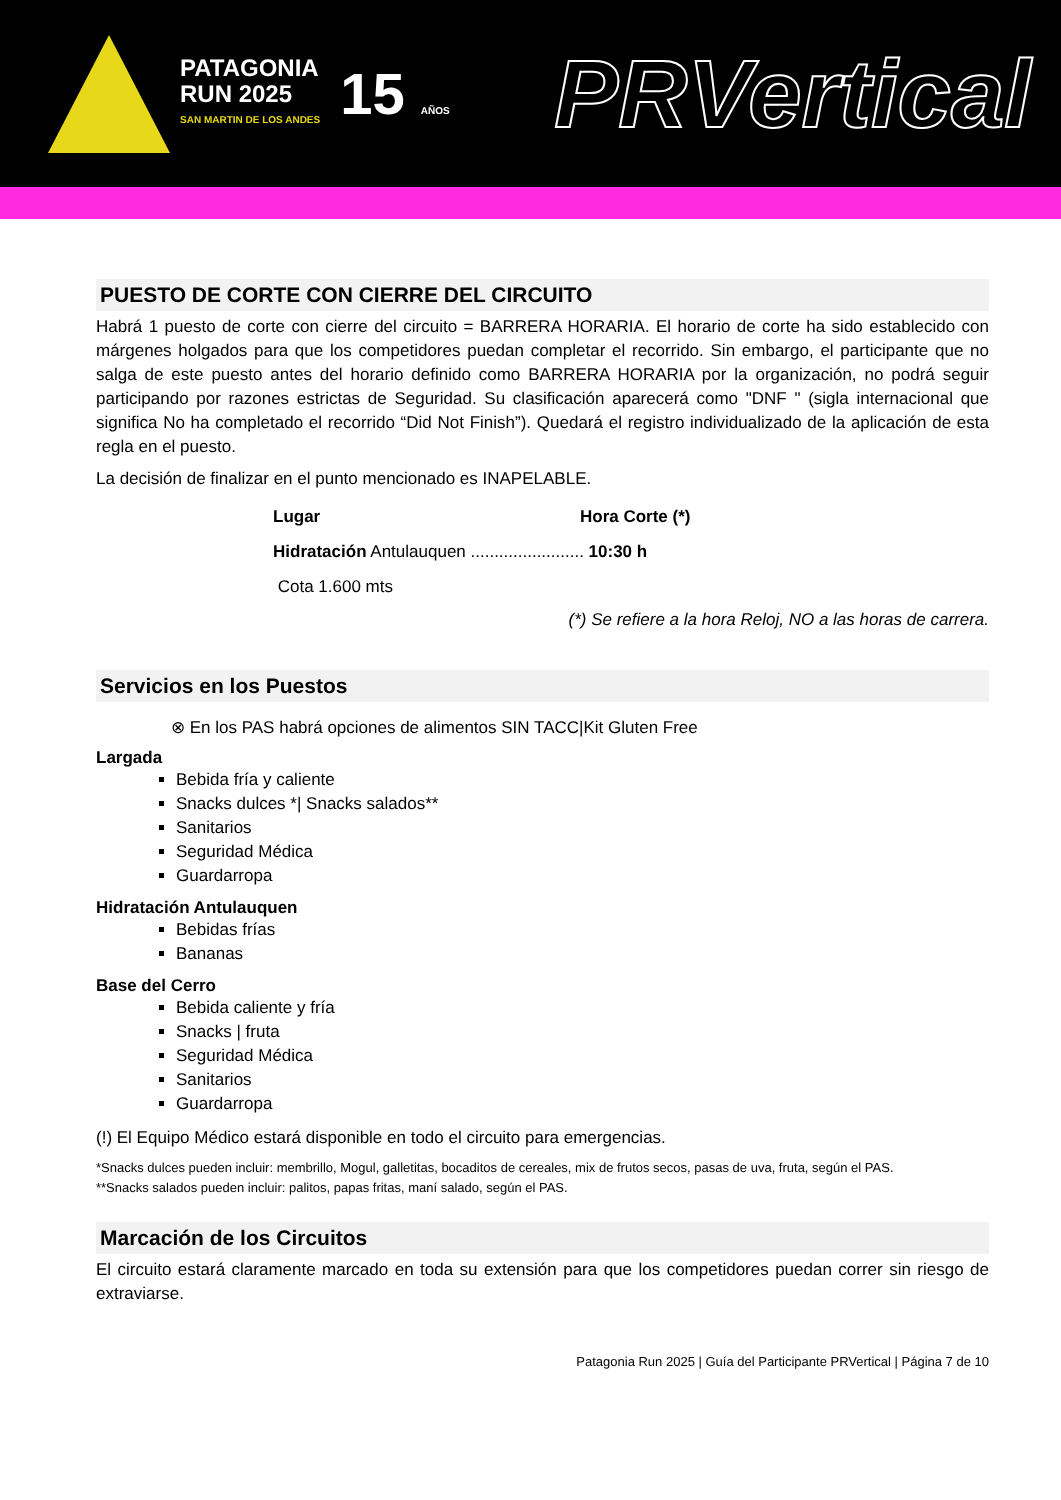PATAGONIA
RUN 2025
SAN MARTIN DE LOS ANDES
15 AÑOS
PRVertical
PUESTO DE CORTE CON CIERRE DEL CIRCUITO
Habrá 1 puesto de corte con cierre del circuito = BARRERA HORARIA. El horario de corte ha sido establecido con márgenes holgados para que los competidores puedan completar el recorrido. Sin embargo, el participante que no salga de este puesto antes del horario definido como BARRERA HORARIA por la organización, no podrá seguir participando por razones estrictas de Seguridad. Su clasificación aparecerá como "DNF " (sigla internacional que significa No ha completado el recorrido “Did Not Finish”). Quedará el registro individualizado de la aplicación de esta regla en el puesto.
La decisión de finalizar en el punto mencionado es INAPELABLE.
Lugar Hora Corte (*)
Hidratación Antulauquen ........................ 10:30 h
Cota 1.600 mts
(*) Se refiere a la hora Reloj, NO a las horas de carrera.
Servicios en los Puestos
⊗ En los PAS habrá opciones de alimentos SIN TACC|Kit Gluten Free
Largada
Bebida fría y caliente
Snacks dulces *| Snacks salados**
Sanitarios
Seguridad Médica
Guardarropa
Hidratación Antulauquen
Bebidas frías
Bananas
Base del Cerro
Bebida caliente y fría
Snacks | fruta
Seguridad Médica
Sanitarios
Guardarropa
(!) El Equipo Médico estará disponible en todo el circuito para emergencias.
*Snacks dulces pueden incluir: membrillo, Mogul, galletitas, bocaditos de cereales, mix de frutos secos, pasas de uva, fruta, según el PAS.
**Snacks salados pueden incluir: palitos, papas fritas, maní salado, según el PAS.
Marcación de los Circuitos
El circuito estará claramente marcado en toda su extensión para que los competidores puedan correr sin riesgo de extraviarse.
Patagonia Run 2025 | Guía del Participante PRVertical | Página 7 de 10